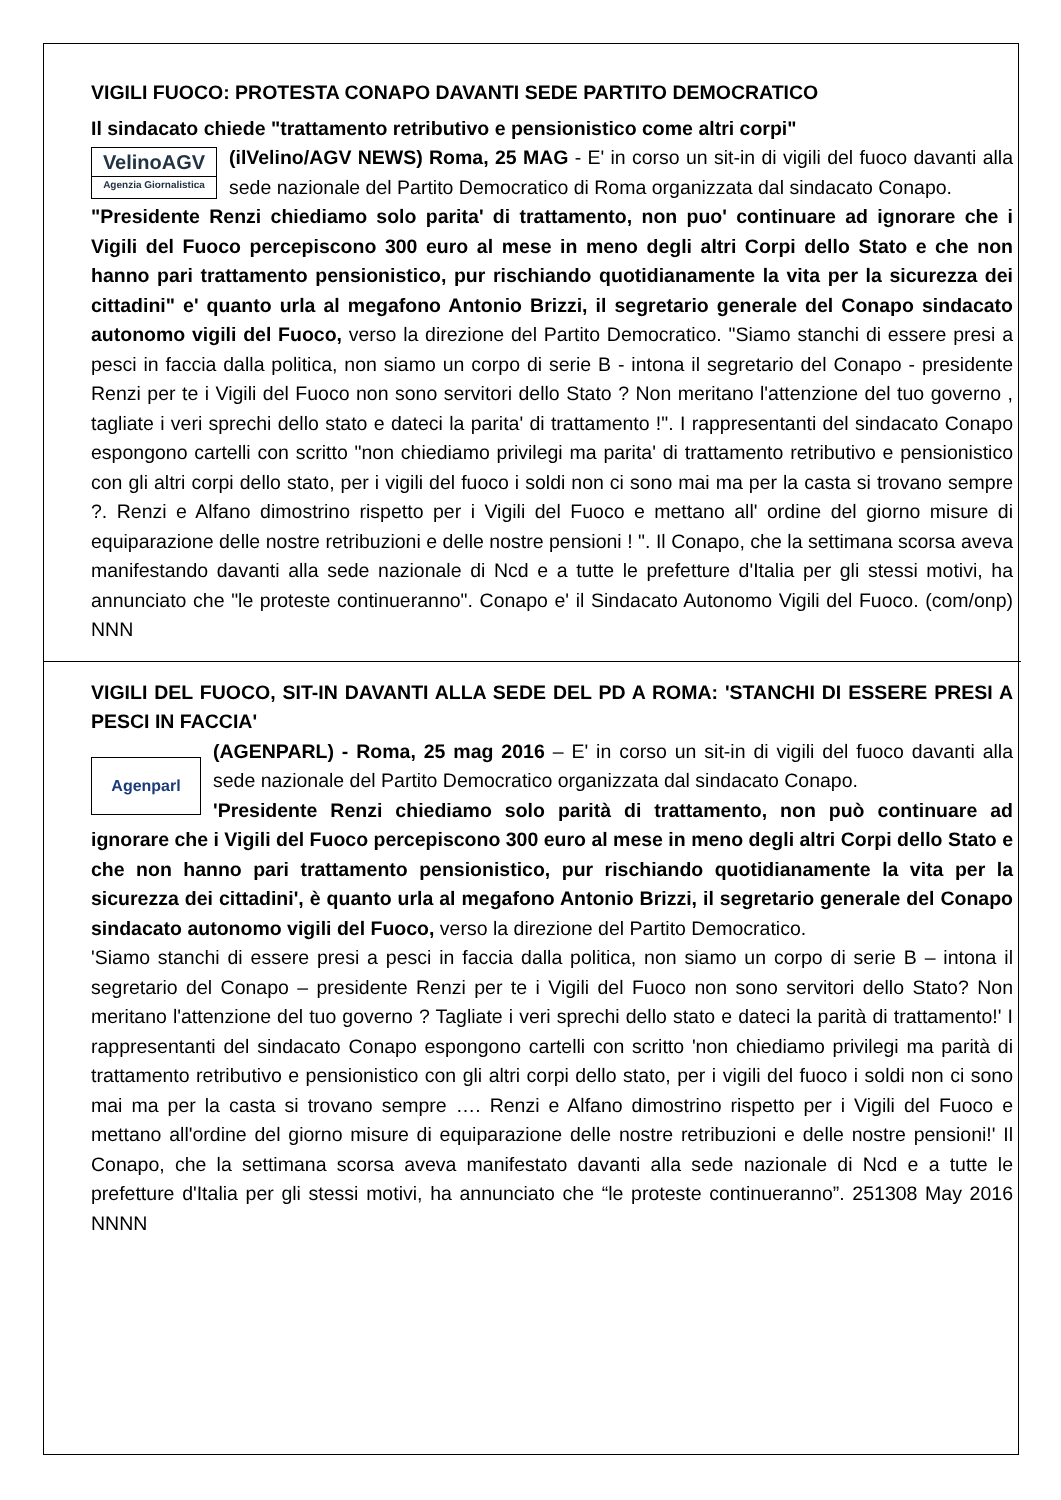VIGILI FUOCO: PROTESTA CONAPO DAVANTI SEDE PARTITO DEMOCRATICO
Il sindacato chiede "trattamento retributivo e pensionistico come altri corpi"
VelinoAGV
Agenzia Giornalistica
(ilVelino/AGV NEWS) Roma, 25 MAG - E' in corso un sit-in di vigili del fuoco davanti alla sede nazionale del Partito Democratico di Roma organizzata dal sindacato Conapo.
"Presidente Renzi chiediamo solo parita' di trattamento, non puo' continuare ad ignorare che i Vigili del Fuoco percepiscono 300 euro al mese in meno degli altri Corpi dello Stato e che non hanno pari trattamento pensionistico, pur rischiando quotidianamente la vita per la sicurezza dei cittadini" e' quanto urla al megafono Antonio Brizzi, il segretario generale del Conapo sindacato autonomo vigili del Fuoco, verso la direzione del Partito Democratico. "Siamo stanchi di essere presi a pesci in faccia dalla politica, non siamo un corpo di serie B - intona il segretario del Conapo - presidente Renzi per te i Vigili del Fuoco non sono servitori dello Stato ? Non meritano l'attenzione del tuo governo , tagliate i veri sprechi dello stato e dateci la parita' di trattamento !". I rappresentanti del sindacato Conapo espongono cartelli con scritto "non chiediamo privilegi ma parita' di trattamento retributivo e pensionistico con gli altri corpi dello stato, per i vigili del fuoco i soldi non ci sono mai ma per la casta si trovano sempre ?. Renzi e Alfano dimostrino rispetto per i Vigili del Fuoco e mettano all' ordine del giorno misure di equiparazione delle nostre retribuzioni e delle nostre pensioni ! ". Il Conapo, che la settimana scorsa aveva manifestando davanti alla sede nazionale di Ncd e a tutte le prefetture d'Italia per gli stessi motivi, ha annunciato che "le proteste continueranno". Conapo e' il Sindacato Autonomo Vigili del Fuoco. (com/onp) NNN
VIGILI DEL FUOCO, SIT-IN DAVANTI ALLA SEDE DEL PD A ROMA: 'STANCHI DI ESSERE PRESI A PESCI IN FACCIA'
Agenparl
(AGENPARL) - Roma, 25 mag 2016 – E' in corso un sit-in di vigili del fuoco davanti alla sede nazionale del Partito Democratico organizzata dal sindacato Conapo.
'Presidente Renzi chiediamo solo parità di trattamento, non può continuare ad ignorare che i Vigili del Fuoco percepiscono 300 euro al mese in meno degli altri Corpi dello Stato e che non hanno pari trattamento pensionistico, pur rischiando quotidianamente la vita per la sicurezza dei cittadini', è quanto urla al megafono Antonio Brizzi, il segretario generale del Conapo sindacato autonomo vigili del Fuoco, verso la direzione del Partito Democratico.
'Siamo stanchi di essere presi a pesci in faccia dalla politica, non siamo un corpo di serie B – intona il segretario del Conapo – presidente Renzi per te i Vigili del Fuoco non sono servitori dello Stato? Non meritano l'attenzione del tuo governo ? Tagliate i veri sprechi dello stato e dateci la parità di trattamento!' I rappresentanti del sindacato Conapo espongono cartelli con scritto 'non chiediamo privilegi ma parità di trattamento retributivo e pensionistico con gli altri corpi dello stato, per i vigili del fuoco i soldi non ci sono mai ma per la casta si trovano sempre …. Renzi e Alfano dimostrino rispetto per i Vigili del Fuoco e mettano all'ordine del giorno misure di equiparazione delle nostre retribuzioni e delle nostre pensioni!' Il Conapo, che la settimana scorsa aveva manifestato davanti alla sede nazionale di Ncd e a tutte le prefetture d'Italia per gli stessi motivi, ha annunciato che “le proteste continueranno”. 251308 May 2016 NNNN